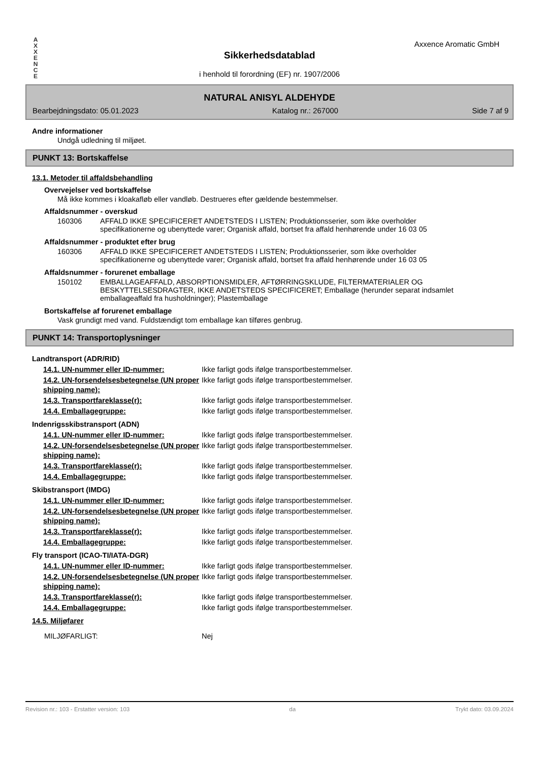A
X
X
E
N
C
E
Axxence Aromatic GmbH
Sikkerhedsdatablad
i henhold til forordning (EF) nr. 1907/2006
NATURAL ANISYL ALDEHYDE
Bearbejdningsdato: 05.01.2023 Katalog nr.: 267000 Side 7 af 9
Andre informationer
Undgå udledning til miljøet.
PUNKT 13: Bortskaffelse
13.1. Metoder til affaldsbehandling
Overvejelser ved bortskaffelse
Må ikke kommes i kloakafløb eller vandløb. Destrueres efter gældende bestemmelser.
Affaldsnummer - overskud
| 160306 | AFFALD IKKE SPECIFICERET ANDETSTEDS I LISTEN; Produktionsserier, som ikke overholder specifikationerne og ubenyttede varer; Organisk affald, bortset fra affald henhørende under 16 03 05 |
Affaldsnummer - produktet efter brug
| 160306 | AFFALD IKKE SPECIFICERET ANDETSTEDS I LISTEN; Produktionsserier, som ikke overholder specifikationerne og ubenyttede varer; Organisk affald, bortset fra affald henhørende under 16 03 05 |
Affaldsnummer - forurenet emballage
| 150102 | EMBALLAGEAFFALD, ABSORPTIONSMIDLER, AFTØRRINGSKLUDE, FILTERMATERIALER OG BESKYTTELSESDRAGTER, IKKE ANDETSTEDS SPECIFICERET; Emballage (herunder separat indsamlet emballageaffald fra husholdninger); Plastemballage |
Bortskaffelse af forurenet emballage
Vask grundigt med vand. Fuldstændigt tom emballage kan tilføres genbrug.
PUNKT 14: Transportoplysninger
| Landtransport (ADR/RID) | |
| 14.1. UN-nummer eller ID-nummer: | Ikke farligt gods ifølge transportbestemmelser. |
| 14.2. UN-forsendelsesbetegnelse (UN proper shipping name): | Ikke farligt gods ifølge transportbestemmelser. |
| 14.3. Transportfareklasse(r): | Ikke farligt gods ifølge transportbestemmelser. |
| 14.4. Emballagegruppe: | Ikke farligt gods ifølge transportbestemmelser. |
| Indenrigsskibstransport (ADN) | |
| 14.1. UN-nummer eller ID-nummer: | Ikke farligt gods ifølge transportbestemmelser. |
| 14.2. UN-forsendelsesbetegnelse (UN proper shipping name): | Ikke farligt gods ifølge transportbestemmelser. |
| 14.3. Transportfareklasse(r): | Ikke farligt gods ifølge transportbestemmelser. |
| 14.4. Emballagegruppe: | Ikke farligt gods ifølge transportbestemmelser. |
| Skibstransport (IMDG) | |
| 14.1. UN-nummer eller ID-nummer: | Ikke farligt gods ifølge transportbestemmelser. |
| 14.2. UN-forsendelsesbetegnelse (UN proper shipping name): | Ikke farligt gods ifølge transportbestemmelser. |
| 14.3. Transportfareklasse(r): | Ikke farligt gods ifølge transportbestemmelser. |
| 14.4. Emballagegruppe: | Ikke farligt gods ifølge transportbestemmelser. |
| Fly transport (ICAO-TI/IATA-DGR) | |
| 14.1. UN-nummer eller ID-nummer: | Ikke farligt gods ifølge transportbestemmelser. |
| 14.2. UN-forsendelsesbetegnelse (UN proper shipping name): | Ikke farligt gods ifølge transportbestemmelser. |
| 14.3. Transportfareklasse(r): | Ikke farligt gods ifølge transportbestemmelser. |
| 14.4. Emballagegruppe: | Ikke farligt gods ifølge transportbestemmelser. |
| 14.5. Miljøfarer | |
| MILJØFARLIGT: | Nej |
Revision nr.: 103 - Erstatter version: 103 da Trykt dato: 03.09.2024